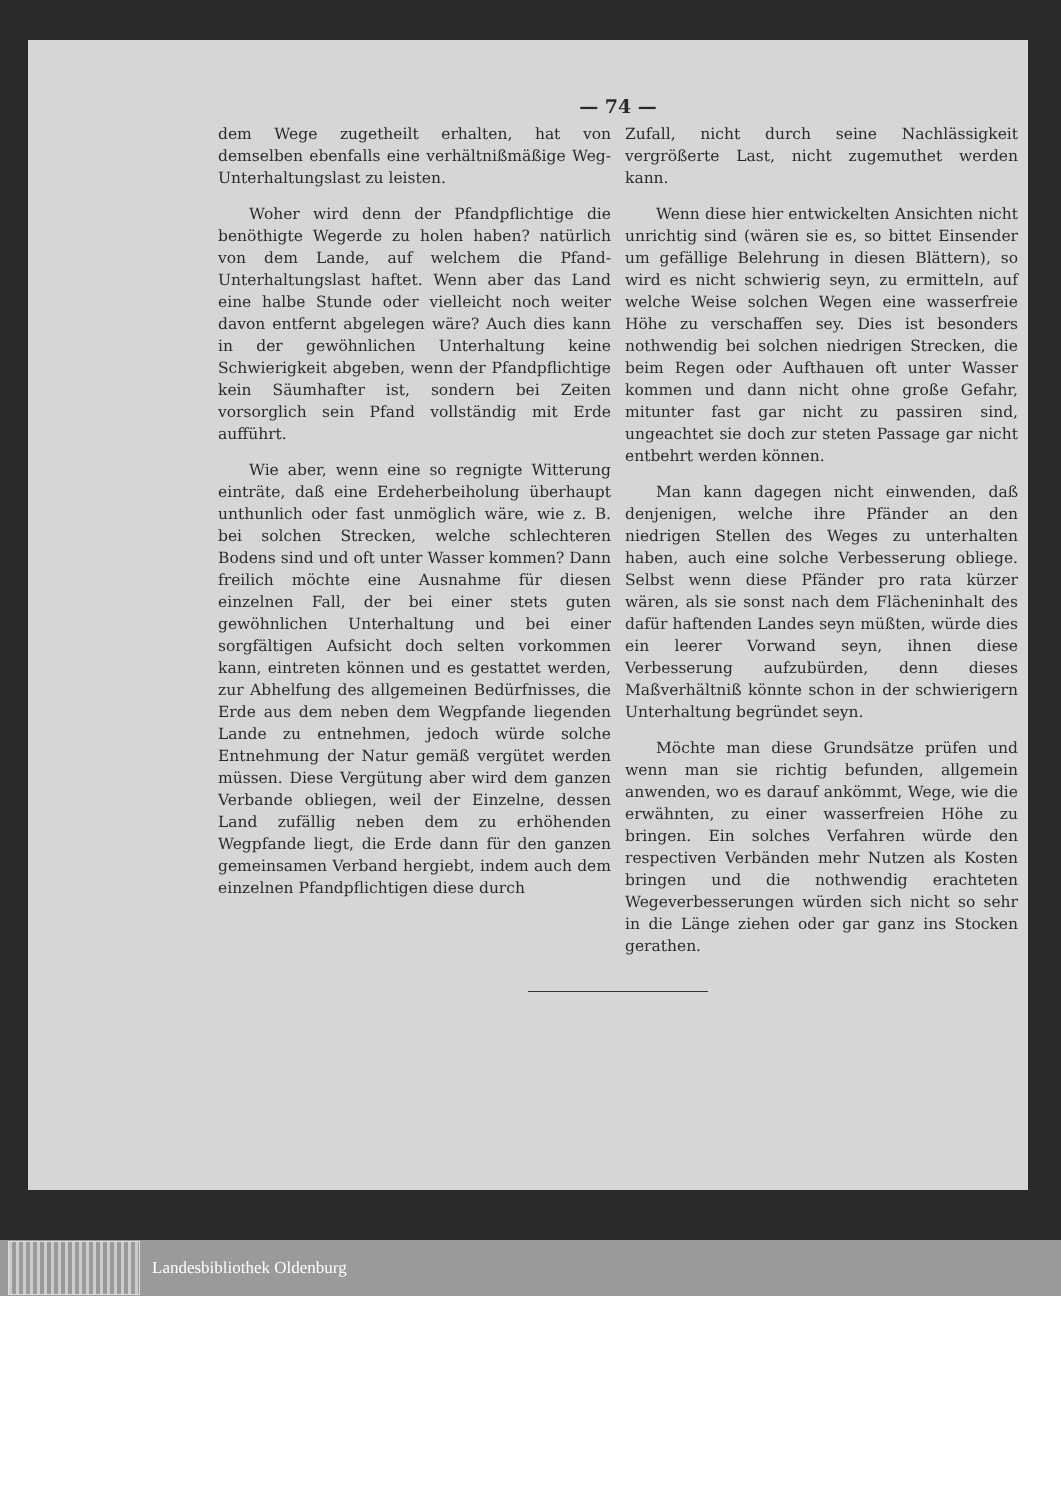— 74 —
dem Wege zugetheilt erhalten, hat von demselben ebenfalls eine verhältnißmäßige Weg-Unterhaltungslast zu leisten.
Woher wird denn der Pfandpflichtige die benöthigte Wegerde zu holen haben? natürlich von dem Lande, auf welchem die Pfand-Unterhaltungslast haftet. Wenn aber das Land eine halbe Stunde oder vielleicht noch weiter davon entfernt abgelegen wäre? Auch dies kann in der gewöhnlichen Unterhaltung keine Schwierigkeit abgeben, wenn der Pfandpflichtige kein Säumhafter ist, sondern bei Zeiten vorsorglich sein Pfand vollständig mit Erde aufführt.
Wie aber, wenn eine so regnigte Witterung einträte, daß eine Erdeherbeiholung überhaupt unthunlich oder fast unmöglich wäre, wie z. B. bei solchen Strecken, welche schlechteren Bodens sind und oft unter Wasser kommen? Dann freilich möchte eine Ausnahme für diesen einzelnen Fall, der bei einer stets guten gewöhnlichen Unterhaltung und bei einer sorgfältigen Aufsicht doch selten vorkommen kann, eintreten können und es gestattet werden, zur Abhelfung des allgemeinen Bedürfnisses, die Erde aus dem neben dem Wegpfande liegenden Lande zu entnehmen, jedoch würde solche Entnehmung der Natur gemäß vergütet werden müssen. Diese Vergütung aber wird dem ganzen Verbande obliegen, weil der Einzelne, dessen Land zufällig neben dem zu erhöhenden Wegpfande liegt, die Erde dann für den ganzen gemeinsamen Verband hergiebt, indem auch dem einzelnen Pfandpflichtigen diese durch
Zufall, nicht durch seine Nachlässigkeit vergrößerte Last, nicht zugemuthet werden kann.
Wenn diese hier entwickelten Ansichten nicht unrichtig sind (wären sie es, so bittet Einsender um gefällige Belehrung in diesen Blättern), so wird es nicht schwierig seyn, zu ermitteln, auf welche Weise solchen Wegen eine wasserfreie Höhe zu verschaffen sey. Dies ist besonders nothwendig bei solchen niedrigen Strecken, die beim Regen oder Aufthauen oft unter Wasser kommen und dann nicht ohne große Gefahr, mitunter fast gar nicht zu passiren sind, ungeachtet sie doch zur steten Passage gar nicht entbehrt werden können.
Man kann dagegen nicht einwenden, daß denjenigen, welche ihre Pfänder an den niedrigen Stellen des Weges zu unterhalten haben, auch eine solche Verbesserung obliege. Selbst wenn diese Pfänder pro rata kürzer wären, als sie sonst nach dem Flächeninhalt des dafür haftenden Landes seyn müßten, würde dies ein leerer Vorwand seyn, ihnen diese Verbesserung aufzubürden, denn dieses Maßverhältniß könnte schon in der schwierigern Unterhaltung begründet seyn.
Möchte man diese Grundsätze prüfen und wenn man sie richtig befunden, allgemein anwenden, wo es darauf ankömmt, Wege, wie die erwähnten, zu einer wasserfreien Höhe zu bringen. Ein solches Verfahren würde den respectiven Verbänden mehr Nutzen als Kosten bringen und die nothwendig erachteten Wegeverbesserungen würden sich nicht so sehr in die Länge ziehen oder gar ganz ins Stocken gerathen.
Landesbibliothek Oldenburg